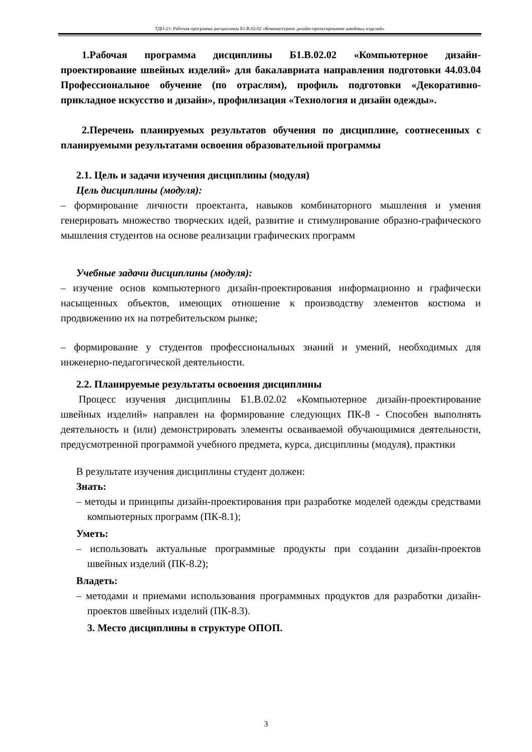ТДО-21: Рабочая программа дисциплины Б1.В.02.02 «Компьютерное дизайн-проектирование швейных изделий»
1.Рабочая программа дисциплины Б1.В.02.02 «Компьютерное дизайн-проектирование швейных изделий» для бакалавриата направления подготовки 44.03.04 Профессиональное обучение (по отраслям), профиль подготовки «Декоративно-прикладное искусство и дизайн», профилизация «Технология и дизайн одежды».
2.Перечень планируемых результатов обучения по дисциплине, соотнесенных с планируемыми результатами освоения образовательной программы
2.1. Цель и задачи изучения дисциплины (модуля)
Цель дисциплины (модуля):
– формирование личности проектанта, навыков комбинаторного мышления и умения генерировать множество творческих идей, развитие и стимулирование образно-графического мышления студентов на основе реализации графических программ
Учебные задачи дисциплины (модуля):
– изучение основ компьютерного дизайн-проектирования информационно и графически насыщенных объектов, имеющих отношение к производству элементов костюма и продвижению их на потребительском рынке;
– формирование у студентов профессиональных знаний и умений, необходимых для инженерно-педагогической деятельности.
2.2. Планируемые результаты освоения дисциплины
Процесс изучения дисциплины Б1.В.02.02 «Компьютерное дизайн-проектирование швейных изделий» направлен на формирование следующих ПК-8 - Способен выполнять деятельность и (или) демонстрировать элементы осваиваемой обучающимися деятельности, предусмотренной программой учебного предмета, курса, дисциплины (модуля), практики
В результате изучения дисциплины студент должен:
Знать:
– методы и принципы дизайн-проектирования при разработке моделей одежды средствами компьютерных программ (ПК-8.1);
Уметь:
– использовать актуальные программные продукты при создании дизайн-проектов швейных изделий (ПК-8.2);
Владеть:
– методами и приемами использования программных продуктов для разработки дизайн-проектов швейных изделий (ПК-8.3).
3. Место дисциплины в структуре ОПОП.
3